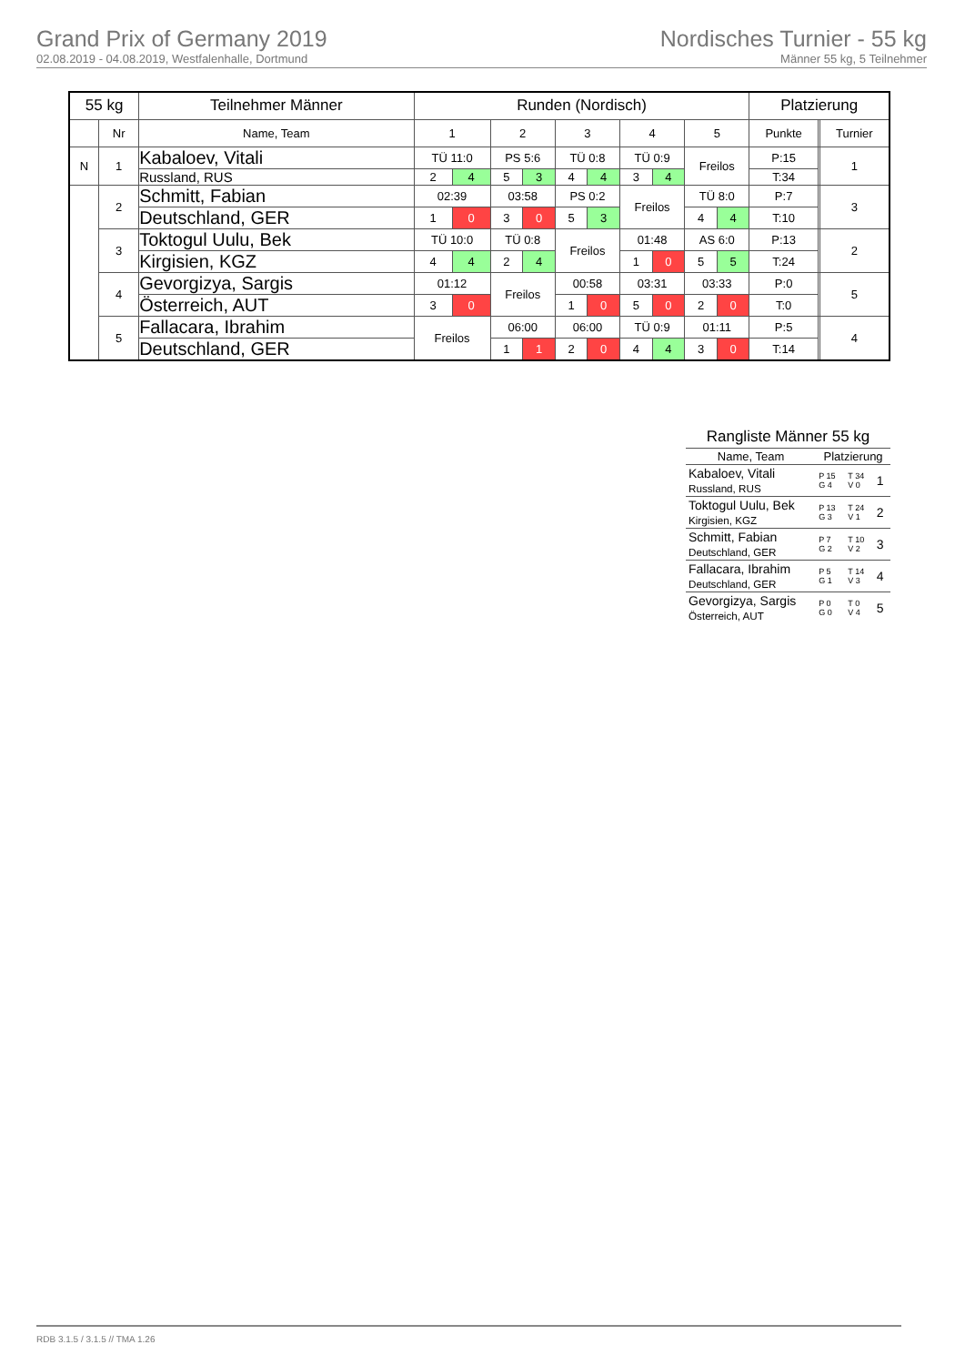Grand Prix of Germany 2019
02.08.2019 - 04.08.2019, Westfalenhalle, Dortmund
Nordisches Turnier - 55 kg
Männer 55 kg, 5 Teilnehmer
| 55 kg | | Teilnehmer Männer | Runden (Nordisch) | | | | | | | | | | Platzierung | | |
| --- | --- | --- | --- | --- | --- | --- | --- | --- | --- | --- | --- | --- | --- | --- | --- |
| | Nr | Name, Team | 1 | | 2 | | 3 | | 4 | | 5 | | Punkte | | Turnier |
| N | 1 | Kabaloev, Vitali | TÜ 11:0 | | PS 5:6 | | TÜ 0:8 | | TÜ 0:9 | | Freilos | | P:15 | | 1 |
| | | Russland, RUS | 2 | 4 | 5 | 3 | 4 | 4 | 3 | 4 | | | T:34 | | |
| | 2 | Schmitt, Fabian | 02:39 | | 03:58 | | PS 0:2 | | Freilos | | TÜ 8:0 | | P:7 | | 3 |
| | | Deutschland, GER | 1 | 0 | 3 | 0 | 5 | 3 | | | 4 | 4 | T:10 | | |
| | 3 | Toktogul Uulu, Bek | TÜ 10:0 | | TÜ 0:8 | | Freilos | | 01:48 | | AS 6:0 | | P:13 | | 2 |
| | | Kirgisien, KGZ | 4 | 4 | 2 | 4 | | | 1 | 0 | 5 | 5 | T:24 | | |
| | 4 | Gevorgizya, Sargis | 01:12 | | Freilos | | 00:58 | | 03:31 | | 03:33 | | P:0 | | 5 |
| | | Österreich, AUT | 3 | 0 | | | 1 | 0 | 5 | 0 | 2 | 0 | T:0 | | |
| | 5 | Fallacara, Ibrahim | Freilos | | 06:00 | | 06:00 | | TÜ 0:9 | | 01:11 | | P:5 | | 4 |
| | | Deutschland, GER | | | 1 | 1 | 2 | 0 | 4 | 4 | 3 | 0 | T:14 | | |
Rangliste Männer 55 kg
| Name, Team | Platzierung | | |
| Kabaloev, Vitali Russland, RUS | P 15 G 4 | T 34 V 0 | 1 |
| Toktogul Uulu, Bek Kirgisien, KGZ | P 13 G 3 | T 24 V 1 | 2 |
| Schmitt, Fabian Deutschland, GER | P 7 G 2 | T 10 V 2 | 3 |
| Fallacara, Ibrahim Deutschland, GER | P 5 G 1 | T 14 V 3 | 4 |
| Gevorgizya, Sargis Österreich, AUT | P 0 G 0 | T 0 V 4 | 5 |
RDB 3.1.5 / 3.1.5 // TMA 1.26